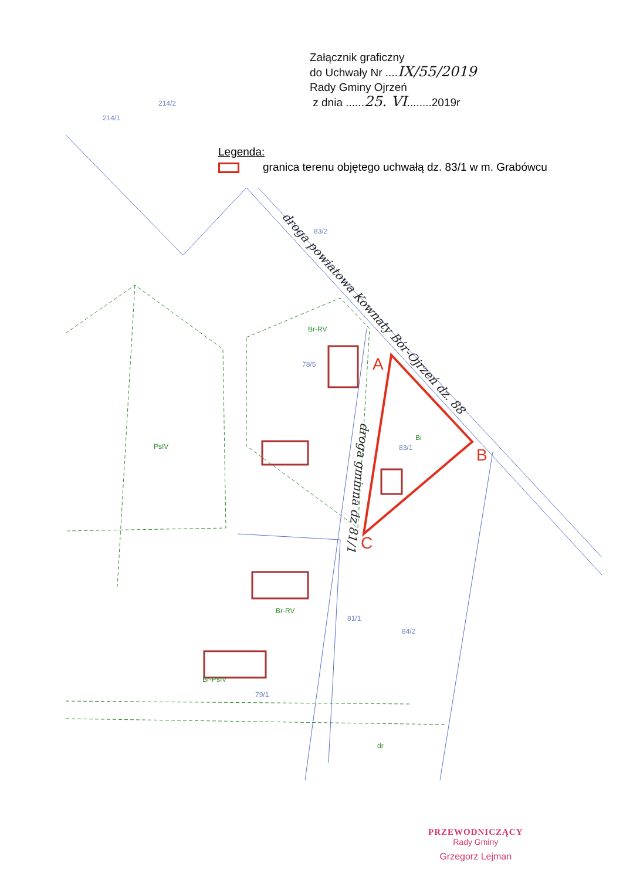A
B
C
214/1
214/2
83/2
78/5
83/1
84/2
81/1
79/1
PsIV
Br-RV
Bi
Br-RV
Br-PsIV
dr
droga powiatowa Kownaty Bór-Ojrzeń dz. 88
droga gminna dz 81/1
Załącznik graficzny
do Uchwały Nr ....IX/55/2019
Rady Gminy Ojrzeń
z dnia ......25. VI........2019r
Legenda:
granica terenu objętego uchwałą dz. 83/1 w m. Grabówcu
PRZEWODNICZĄCY
Rady Gminy
Grzegorz Lejman